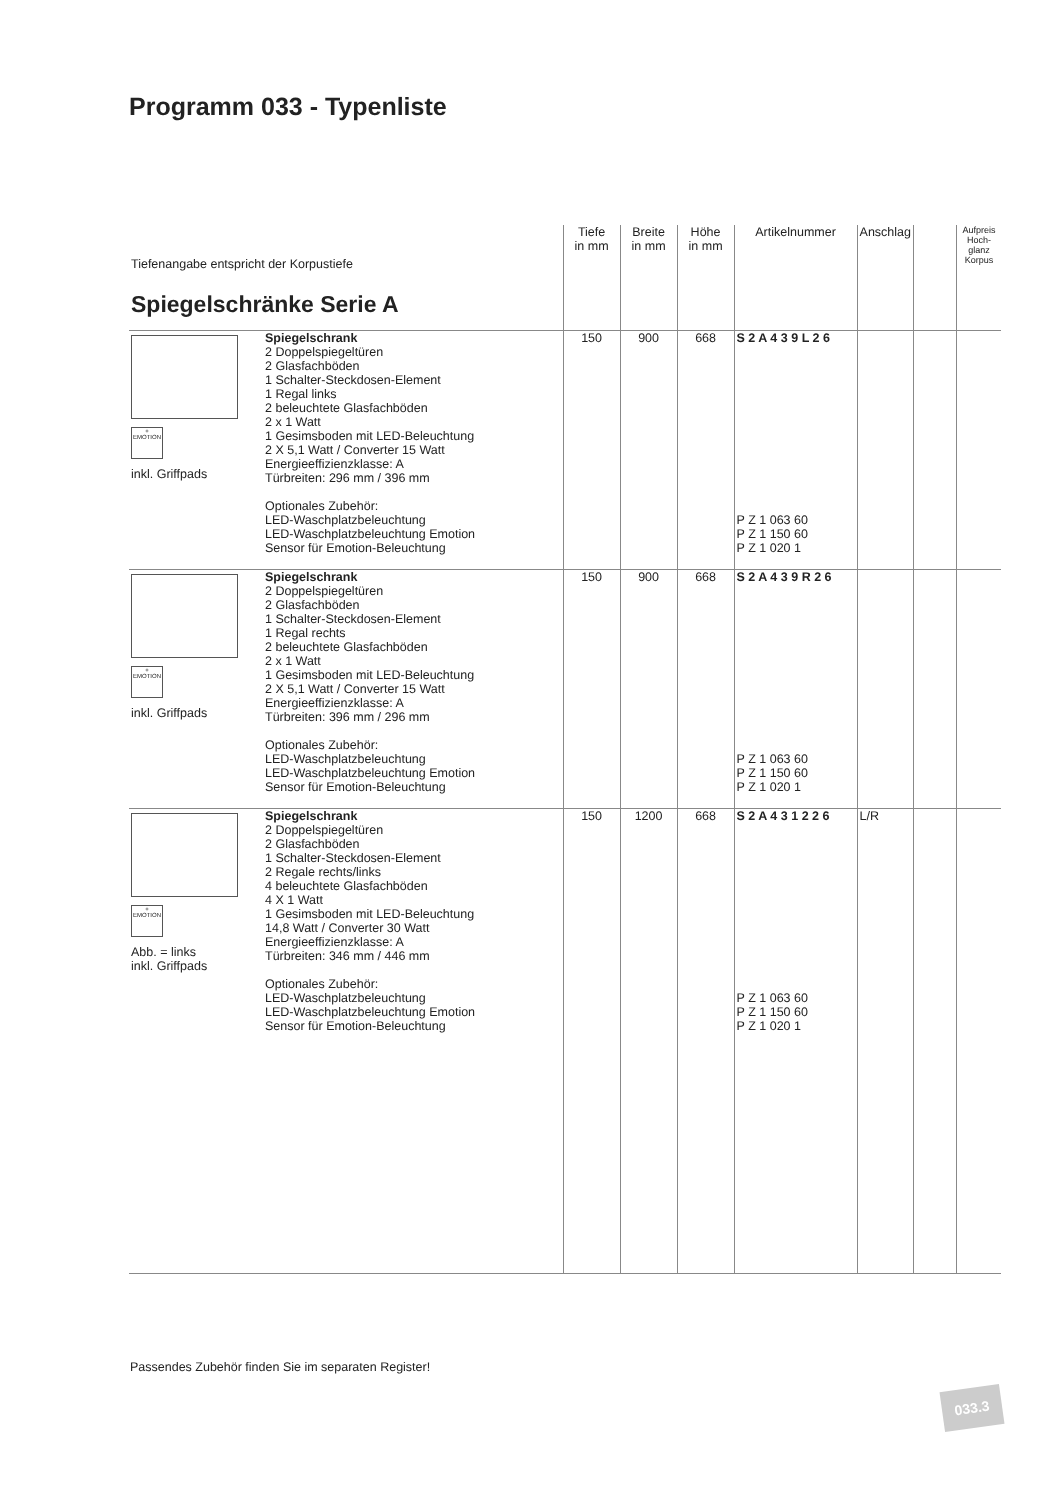Programm 033 - Typenliste
| Tiefenangabe entspricht der Korpustiefe Spiegelschränke Serie A | | Tiefe in mm | Breite in mm | Höhe in mm | Artikelnummer | Anschlag | | Aufpreis Hoch-glanz Korpus |
| --- | --- | --- | --- | --- | --- | --- | --- | --- |
| + EMOTION inkl. Griffpads | Spiegelschrank 2 Doppelspiegeltüren 2 Glasfachböden 1 Schalter-Steckdosen-Element 1 Regal links 2 beleuchtete Glasfachböden 2 x 1 Watt 1 Gesimsboden mit LED-Beleuchtung 2 X 5,1 Watt / Converter 15 Watt Energieeffizienzklasse: A Türbreiten: 296 mm / 396 mm Optionales Zubehör: LED-Waschplatzbeleuchtung LED-Waschplatzbeleuchtung Emotion Sensor für Emotion-Beleuchtung | 150 | 900 | 668 | S 2 A 4 3 9 L 2 6 P Z 1 063 60 P Z 1 150 60 P Z 1 020 1 | | | |
| + EMOTION inkl. Griffpads | Spiegelschrank 2 Doppelspiegeltüren 2 Glasfachböden 1 Schalter-Steckdosen-Element 1 Regal rechts 2 beleuchtete Glasfachböden 2 x 1 Watt 1 Gesimsboden mit LED-Beleuchtung 2 X 5,1 Watt / Converter 15 Watt Energieeffizienzklasse: A Türbreiten: 396 mm / 296 mm Optionales Zubehör: LED-Waschplatzbeleuchtung LED-Waschplatzbeleuchtung Emotion Sensor für Emotion-Beleuchtung | 150 | 900 | 668 | S 2 A 4 3 9 R 2 6 P Z 1 063 60 P Z 1 150 60 P Z 1 020 1 | | | |
| + EMOTION Abb. = links inkl. Griffpads | Spiegelschrank 2 Doppelspiegeltüren 2 Glasfachböden 1 Schalter-Steckdosen-Element 2 Regale rechts/links 4 beleuchtete Glasfachböden 4 X 1 Watt 1 Gesimsboden mit LED-Beleuchtung 14,8 Watt / Converter 30 Watt Energieeffizienzklasse: A Türbreiten: 346 mm / 446 mm Optionales Zubehör: LED-Waschplatzbeleuchtung LED-Waschplatzbeleuchtung Emotion Sensor für Emotion-Beleuchtung | 150 | 1200 | 668 | S 2 A 4 3 1 2 2 6 P Z 1 063 60 P Z 1 150 60 P Z 1 020 1 | L/R | | |
Passendes Zubehör finden Sie im separaten Register!
033.3